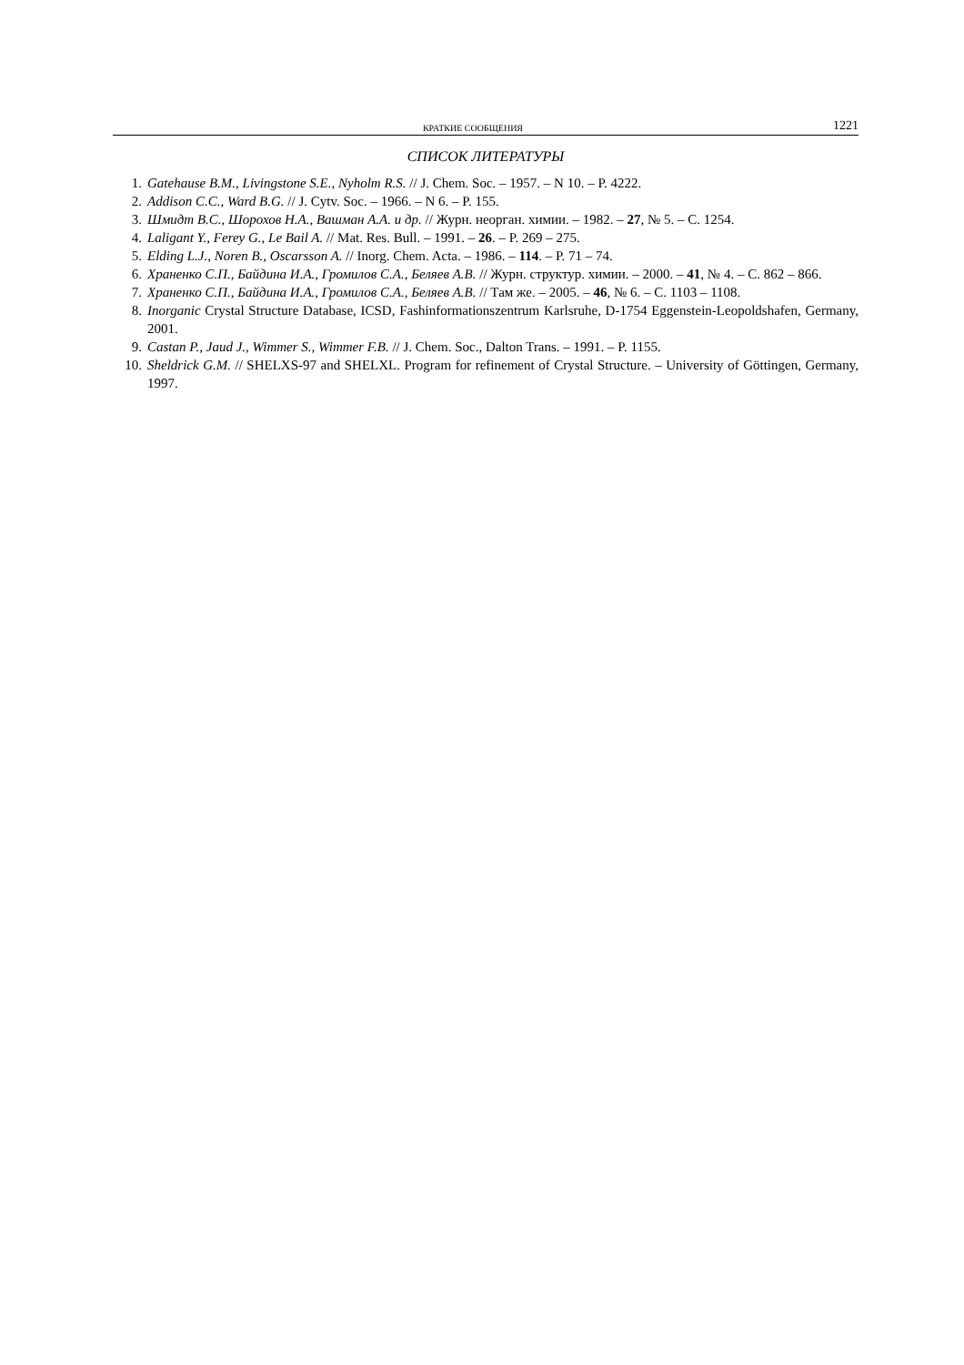КРАТКИЕ СООБЩЕНИЯ 1221
СПИСОК ЛИТЕРАТУРЫ
1. Gatehause B.M., Livingstone S.E., Nyholm R.S. // J. Chem. Soc. – 1957. – N 10. – P. 4222.
2. Addison C.C., Ward B.G. // J. Cytv. Soc. – 1966. – N 6. – P. 155.
3. Шмидт В.С., Шорохов Н.А., Вашман А.А. и др. // Журн. неорган. химии. – 1982. – 27, № 5. – С. 1254.
4. Laligant Y., Ferey G., Le Bail A. // Mat. Res. Bull. – 1991. – 26. – P. 269 – 275.
5. Elding L.J., Noren B., Oscarsson A. // Inorg. Chem. Acta. – 1986. – 114. – P. 71 – 74.
6. Храненко С.П., Байдина И.А., Громилов С.А., Беляев А.В. // Журн. структур. химии. – 2000. – 41, № 4. – С. 862 – 866.
7. Храненко С.П., Байдина И.А., Громилов С.А., Беляев А.В. // Там же. – 2005. – 46, № 6. – С. 1103 – 1108.
8. Inorganic Crystal Structure Database, ICSD, Fashinformationszentrum Karlsruhe, D-1754 Eggenstein-Leopoldshafen, Germany, 2001.
9. Castan P., Jaud J., Wimmer S., Wimmer F.B. // J. Chem. Soc., Dalton Trans. – 1991. – P. 1155.
10. Sheldrick G.M. // SHELXS-97 and SHELXL. Program for refinement of Crystal Structure. – University of Göttingen, Germany, 1997.